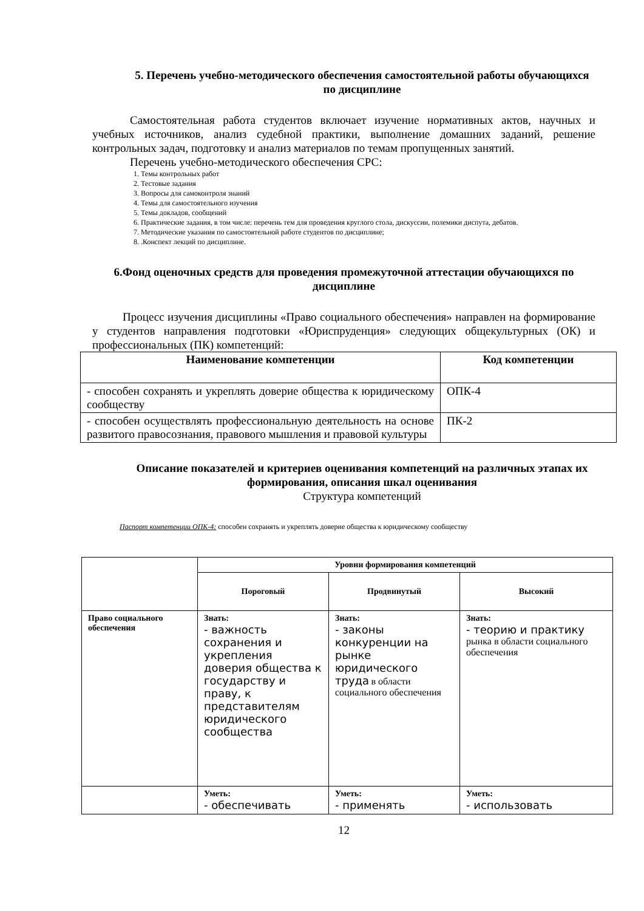5. Перечень учебно-методического обеспечения самостоятельной работы обучающихся по дисциплине
Самостоятельная работа студентов включает изучение нормативных актов, научных и учебных источников, анализ судебной практики, выполнение домашних заданий, решение контрольных задач, подготовку и анализ материалов по темам пропущенных занятий.
Перечень учебно-методического обеспечения СРС:
1. Темы контрольных работ
2. Тестовые задания
3. Вопросы для самоконтроля знаний
4. Темы для самостоятельного изучения
5. Темы докладов, сообщений
6. Практические задания, в том числе: перечень тем для проведения круглого стола, дискуссии, полемики диспута, дебатов.
7. Методические указания по самостоятельной работе студентов по дисциплине;
8. .Конспект лекций по дисциплине.
6.Фонд оценочных средств для проведения промежуточной аттестации обучающихся по дисциплине
Процесс изучения дисциплины «Право социального обеспечения» направлен на формирование у студентов направления подготовки «Юриспруденция» следующих общекультурных (ОК) и профессиональных (ПК) компетенций:
| Наименование компетенции | Код компетенции |
| --- | --- |
| - способен сохранять и укреплять доверие общества к юридическому сообществу | ОПК-4 |
| - способен осуществлять профессиональную деятельность на основе развитого правосознания, правового мышления и правовой культуры | ПК-2 |
Описание показателей и критериев оценивания компетенций на различных этапах их формирования, описания шкал оценивания
Структура компетенций
Паспорт компетенции ОПК-4: способен сохранять и укреплять доверие общества к юридическому сообществу
| | Уровни формирования компетенций | | |
| | Пороговый | Продвинутый | Высокий |
| Право социального обеспечения | Знать: - важность сохранения и укрепления доверия общества к государству и праву, к представителям юридического сообщества | Знать: - законы конкуренции на рынке юридического труда в области социального обеспечения | Знать: - теорию и практику рынка в области социального обеспечения |
| | Уметь: - обеспечивать | Уметь: - применять | Уметь: - использовать |
12